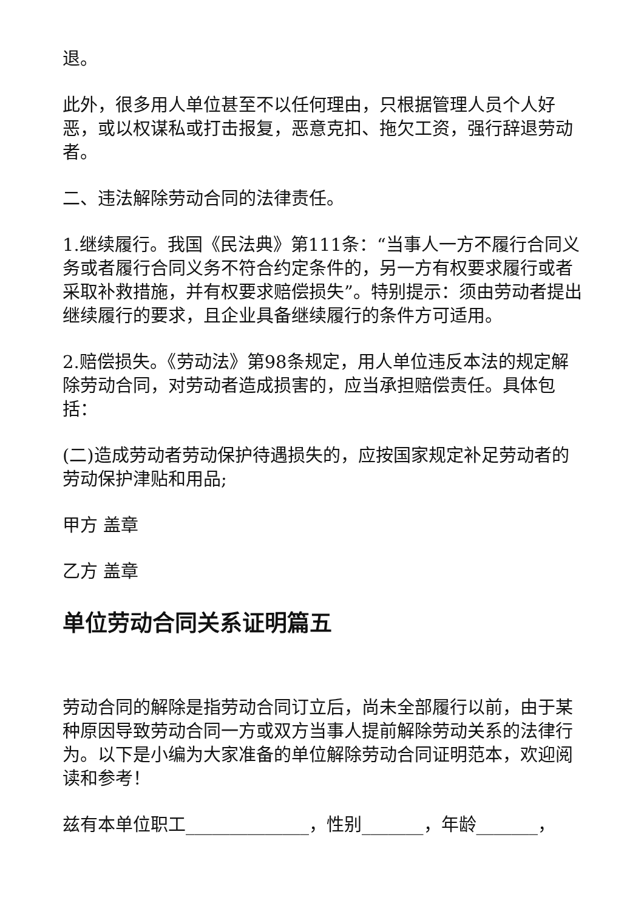退。
此外，很多用人单位甚至不以任何理由，只根据管理人员个人好恶，或以权谋私或打击报复，恶意克扣、拖欠工资，强行辞退劳动者。
二、违法解除劳动合同的法律责任。
1.继续履行。我国《民法典》第111条：“当事人一方不履行合同义务或者履行合同义务不符合约定条件的，另一方有权要求履行或者采取补救措施，并有权要求赔偿损失”。特别提示：须由劳动者提出继续履行的要求，且企业具备继续履行的条件方可适用。
2.赔偿损失。《劳动法》第98条规定，用人单位违反本法的规定解除劳动合同，对劳动者造成损害的，应当承担赔偿责任。具体包括：
(二)造成劳动者劳动保护待遇损失的，应按国家规定补足劳动者的劳动保护津贴和用品;
甲方 盖章
乙方 盖章
单位劳动合同关系证明篇五
劳动合同的解除是指劳动合同订立后，尚未全部履行以前，由于某种原因导致劳动合同一方或双方当事人提前解除劳动关系的法律行为。以下是小编为大家准备的单位解除劳动合同证明范本，欢迎阅读和参考！
兹有本单位职工______________，性别_______，年龄_______，